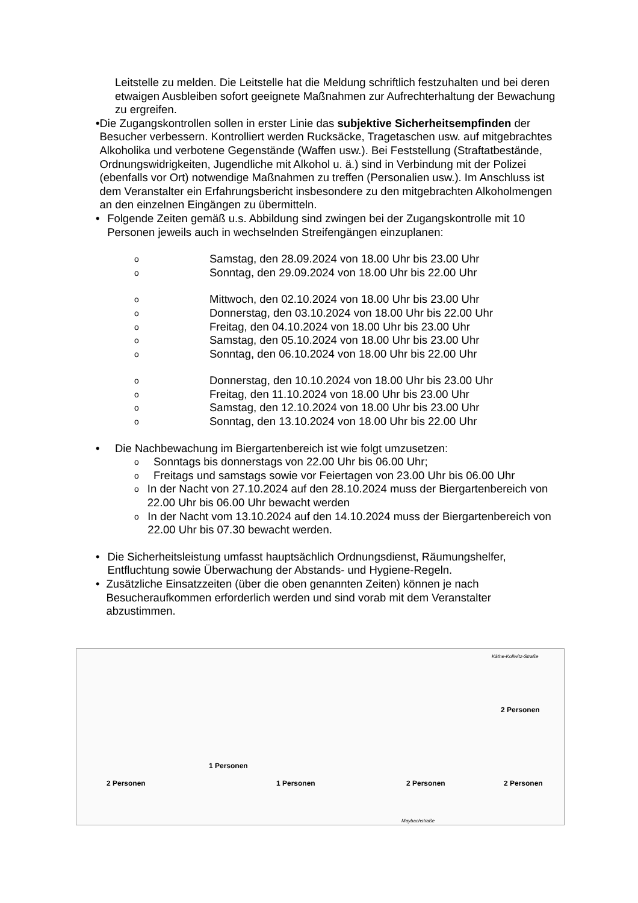Leitstelle zu melden. Die Leitstelle hat die Meldung schriftlich festzuhalten und bei deren etwaigen Ausbleiben sofort geeignete Maßnahmen zur Aufrechterhaltung der Bewachung zu ergreifen.
• Die Zugangskontrollen sollen in erster Linie das subjektive Sicherheitsempfinden der Besucher verbessern. Kontrolliert werden Rucksäcke, Tragetaschen usw. auf mitgebrachtes Alkoholika und verbotene Gegenstände (Waffen usw.). Bei Feststellung (Straftatbestände, Ordnungswidrigkeiten, Jugendliche mit Alkohol u. ä.) sind in Verbindung mit der Polizei (ebenfalls vor Ort) notwendige Maßnahmen zu treffen (Personalien usw.). Im Anschluss ist dem Veranstalter ein Erfahrungsbericht insbesondere zu den mitgebrachten Alkoholmengen an den einzelnen Eingängen zu übermitteln.
• Folgende Zeiten gemäß u.s. Abbildung sind zwingen bei der Zugangskontrolle mit 10 Personen jeweils auch in wechselnden Streifengängen einzuplanen:
o Samstag, den 28.09.2024 von 18.00 Uhr bis 23.00 Uhr
o Sonntag, den 29.09.2024 von 18.00 Uhr bis 22.00 Uhr
o Mittwoch, den 02.10.2024 von 18.00 Uhr bis 23.00 Uhr
o Donnerstag, den 03.10.2024 von 18.00 Uhr bis 22.00 Uhr
o Freitag, den 04.10.2024 von 18.00 Uhr bis 23.00 Uhr
o Samstag, den 05.10.2024 von 18.00 Uhr bis 23.00 Uhr
o Sonntag, den 06.10.2024 von 18.00 Uhr bis 22.00 Uhr
o Donnerstag, den 10.10.2024 von 18.00 Uhr bis 23.00 Uhr
o Freitag, den 11.10.2024 von 18.00 Uhr bis 23.00 Uhr
o Samstag, den 12.10.2024 von 18.00 Uhr bis 23.00 Uhr
o Sonntag, den 13.10.2024 von 18.00 Uhr bis 22.00 Uhr
• Die Nachbewachung im Biergartenbereich ist wie folgt umzusetzen:
o
Sonntags bis donnerstags von 22.00 Uhr bis 06.00 Uhr;
o
Freitags und samstags sowie vor Feiertagen von 23.00 Uhr bis 06.00 Uhr
o
In der Nacht von 27.10.2024 auf den 28.10.2024 muss der Biergartenbereich von 22.00 Uhr bis 06.00 Uhr bewacht werden
o
In der Nacht vom 13.10.2024 auf den 14.10.2024 muss der Biergartenbereich von 22.00 Uhr bis 07.30 bewacht werden.
• Die Sicherheitsleistung umfasst hauptsächlich Ordnungsdienst, Räumungshelfer, Entfluchtung sowie Überwachung der Abstands- und Hygiene-Regeln.
• Zusätzliche Einsatzzeiten (über die oben genannten Zeiten) können je nach Besucheraufkommen erforderlich werden und sind vorab mit dem Veranstalter abzustimmen.
Käthe-Kollwitz-Straße
2 Personen
1 Personen
2 Personen 1 Personen 2 Personen 2 Personen
Maybachstraße